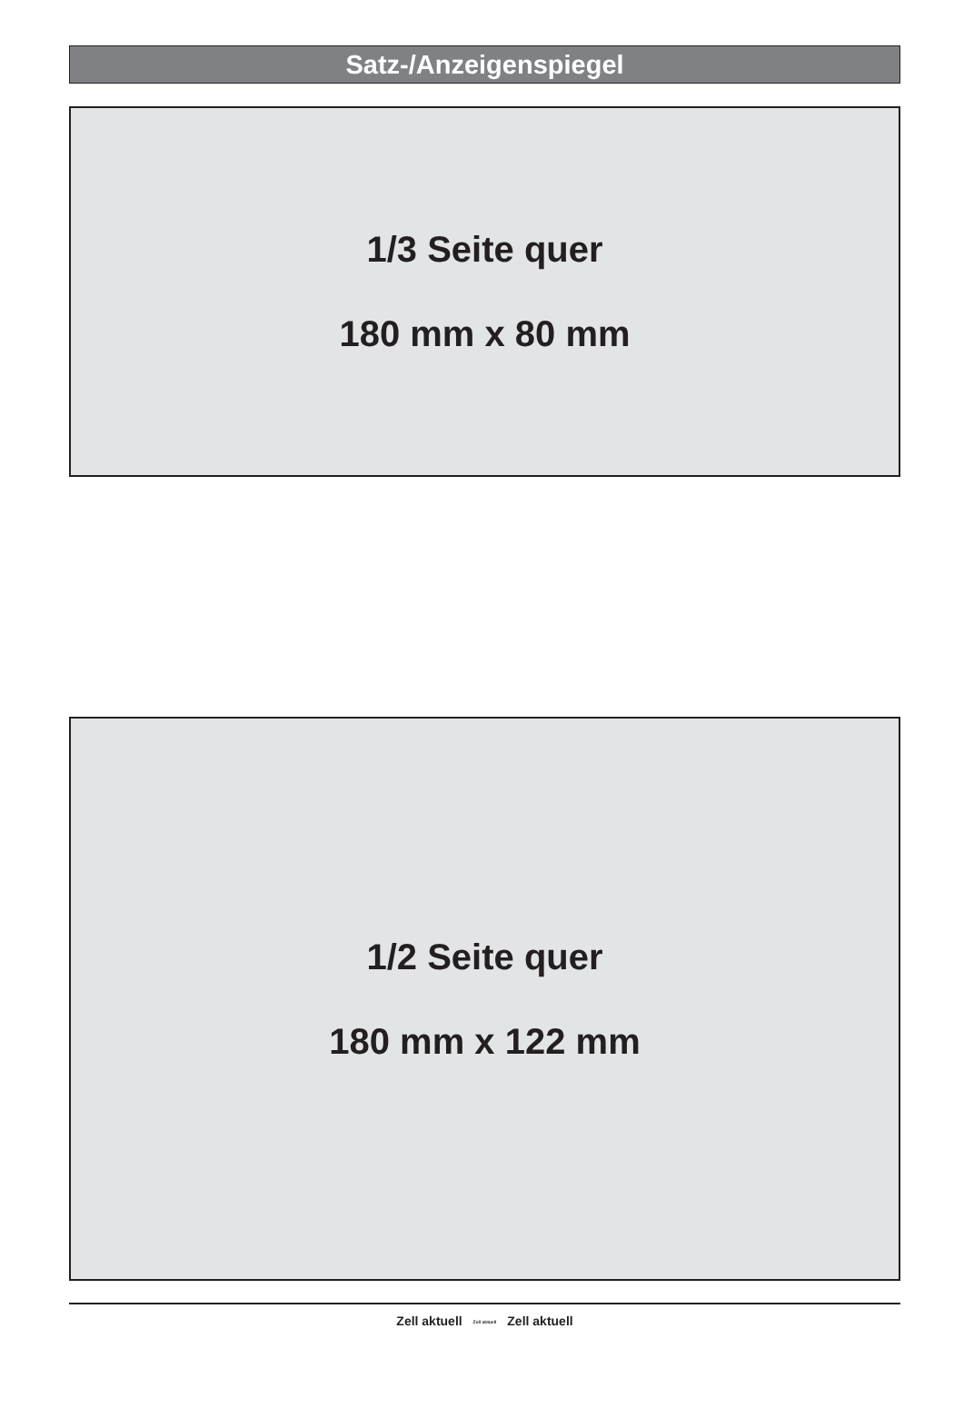Satz-/Anzeigenspiegel
1/3 Seite quer
180 mm x 80 mm
1/2 Seite quer
180 mm x 122 mm
Zell aktuell Zell aktuell Zell aktuell